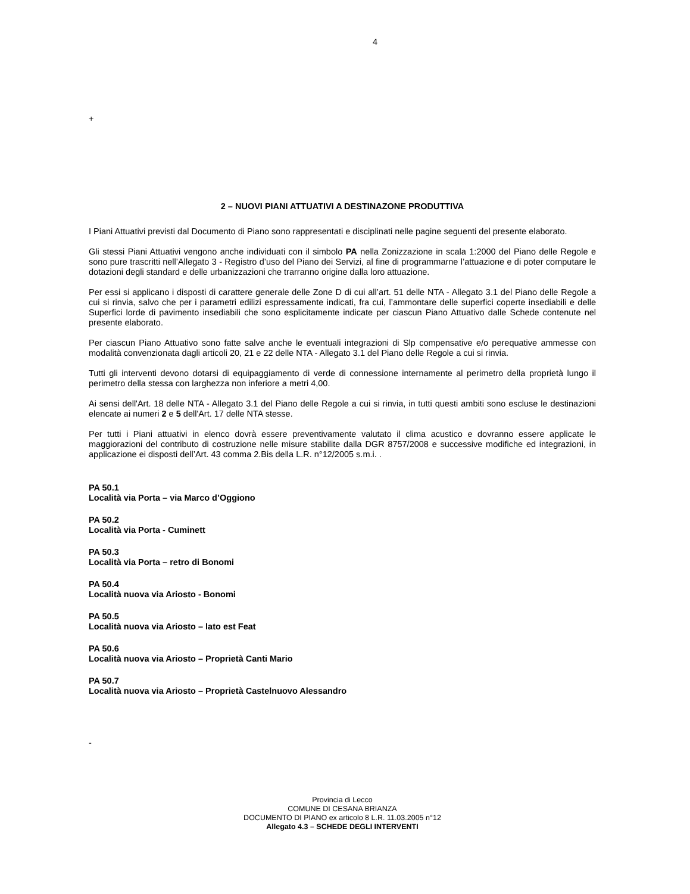4
+
2 – NUOVI PIANI ATTUATIVI A DESTINAZONE PRODUTTIVA
I Piani Attuativi previsti dal Documento di Piano sono rappresentati e disciplinati nelle pagine seguenti del presente elaborato.
Gli stessi Piani Attuativi vengono anche individuati con il simbolo PA nella Zonizzazione in scala 1:2000 del Piano delle Regole e sono pure trascritti nell’Allegato 3 - Registro d’uso del Piano dei Servizi, al fine di programmarne l’attuazione e di poter computare le dotazioni degli standard e delle urbanizzazioni che trarranno origine dalla loro attuazione.
Per essi si applicano i disposti di carattere generale delle Zone D di cui all’art. 51 delle NTA - Allegato 3.1 del Piano delle Regole a cui si rinvia, salvo che per i parametri edilizi espressamente indicati, fra cui, l’ammontare delle superfici coperte insediabili e delle Superfici lorde di pavimento insediabili che sono esplicitamente indicate per ciascun Piano Attuativo dalle Schede contenute nel presente elaborato.
Per ciascun Piano Attuativo sono fatte salve anche le eventuali integrazioni di Slp compensative e/o perequative ammesse con modalità convenzionata dagli articoli 20, 21 e 22 delle NTA - Allegato 3.1 del Piano delle Regole a cui si rinvia.
Tutti gli interventi devono dotarsi di equipaggiamento di verde di connessione internamente al perimetro della proprietà lungo il perimetro della stessa con larghezza non inferiore a metri 4,00.
Ai sensi dell'Art. 18 delle NTA - Allegato 3.1 del Piano delle Regole a cui si rinvia, in tutti questi ambiti sono escluse le destinazioni elencate ai numeri 2 e 5 dell'Art. 17 delle NTA stesse.
Per tutti i Piani attuativi in elenco dovrà essere preventivamente valutato il clima acustico e dovranno essere applicate le maggiorazioni del contributo di costruzione nelle misure stabilite dalla DGR 8757/2008 e successive modifiche ed integrazioni, in applicazione ei disposti dell’Art. 43 comma 2.Bis della L.R. n°12/2005 s.m.i. .
PA 50.1
Località via Porta – via Marco d’Oggiono
PA 50.2
Località via Porta - Cuminett
PA 50.3
Località via Porta – retro di Bonomi
PA 50.4
Località nuova via Ariosto - Bonomi
PA 50.5
Località nuova via Ariosto – lato est Feat
PA 50.6
Località nuova via Ariosto – Proprietà Canti Mario
PA 50.7
Località nuova via Ariosto – Proprietà Castelnuovo Alessandro
-
Provincia di Lecco
COMUNE DI CESANA BRIANZA
DOCUMENTO DI PIANO ex articolo 8 L.R. 11.03.2005 n°12
Allegato 4.3 – SCHEDE DEGLI INTERVENTI